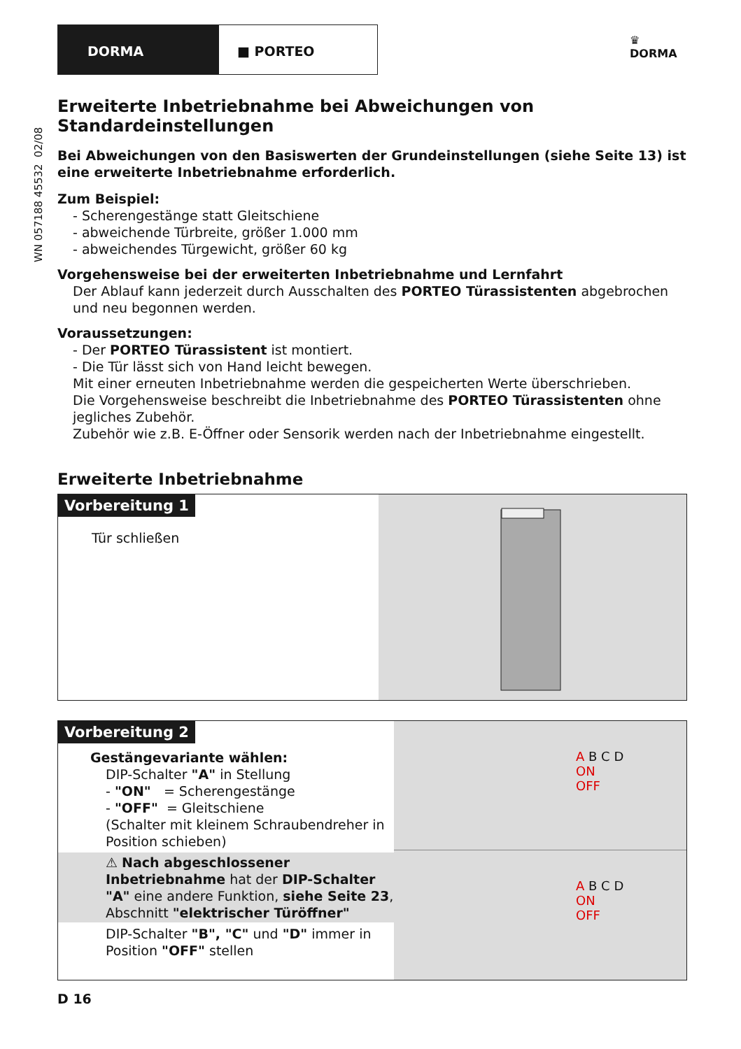DORMA ■ PORTEO
♛
DORMA
WN 057188 45532 02/08
Erweiterte Inbetriebnahme bei Abweichungen von Standardeinstellungen
Bei Abweichungen von den Basiswerten der Grundeinstellungen (siehe Seite 13) ist eine erweiterte Inbetriebnahme erforderlich.
Zum Beispiel:
- Scherengestänge statt Gleitschiene
- abweichende Türbreite, größer 1.000 mm
- abweichendes Türgewicht, größer 60 kg
Vorgehensweise bei der erweiterten Inbetriebnahme und Lernfahrt
Der Ablauf kann jederzeit durch Ausschalten des PORTEO Türassistenten abgebrochen und neu begonnen werden.
Voraussetzungen:
- Der PORTEO Türassistent ist montiert.
- Die Tür lässt sich von Hand leicht bewegen.
Mit einer erneuten Inbetriebnahme werden die gespeicherten Werte überschrieben.
Die Vorgehensweise beschreibt die Inbetriebnahme des PORTEO Türassistenten ohne jegliches Zubehör.
Zubehör wie z.B. E-Öffner oder Sensorik werden nach der Inbetriebnahme eingestellt.
Erweiterte Inbetriebnahme
Vorbereitung 1
Tür schließen
Vorbereitung 2
Gestängevariante wählen:
DIP-Schalter "A" in Stellung
- "ON" = Scherengestänge
- "OFF" = Gleitschiene
(Schalter mit kleinem Schraubendreher in Position schieben)
⚠ Nach abgeschlossener Inbetriebnahme hat der DIP-Schalter "A" eine andere Funktion, siehe Seite 23, Abschnitt "elektrischer Türöffner"
DIP-Schalter "B", "C" und "D" immer in Position "OFF" stellen
A B C D
ON
OFF
A B C D
ON
OFF
D 16